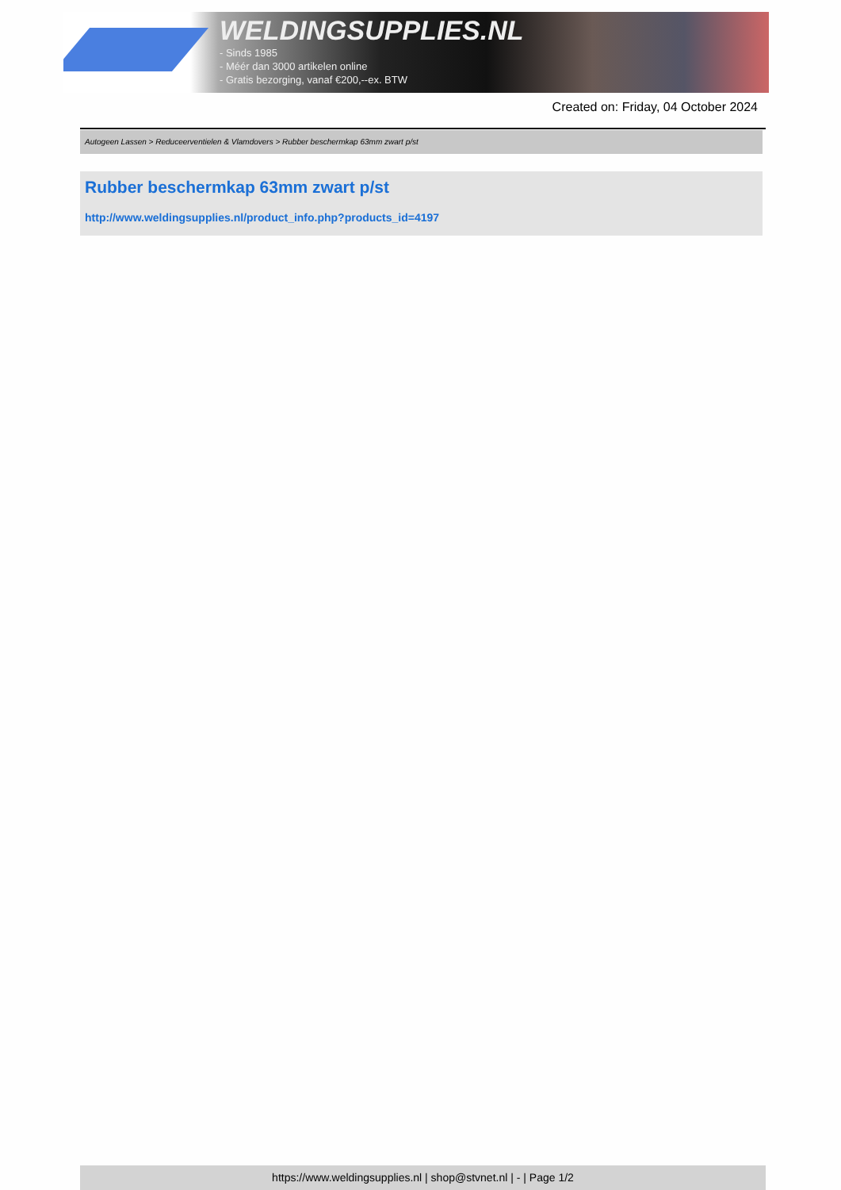WELDINGSUPPLIES.NL
- Sinds 1985
- Méér dan 3000 artikelen online
- Gratis bezorging, vanaf €200,--ex. BTW
Created on: Friday, 04 October 2024
Autogeen Lassen > Reduceerventielen & Vlamdovers > Rubber beschermkap 63mm zwart p/st
Rubber beschermkap 63mm zwart p/st
http://www.weldingsupplies.nl/product_info.php?products_id=4197
https://www.weldingsupplies.nl | shop@stvnet.nl | - | Page 1/2